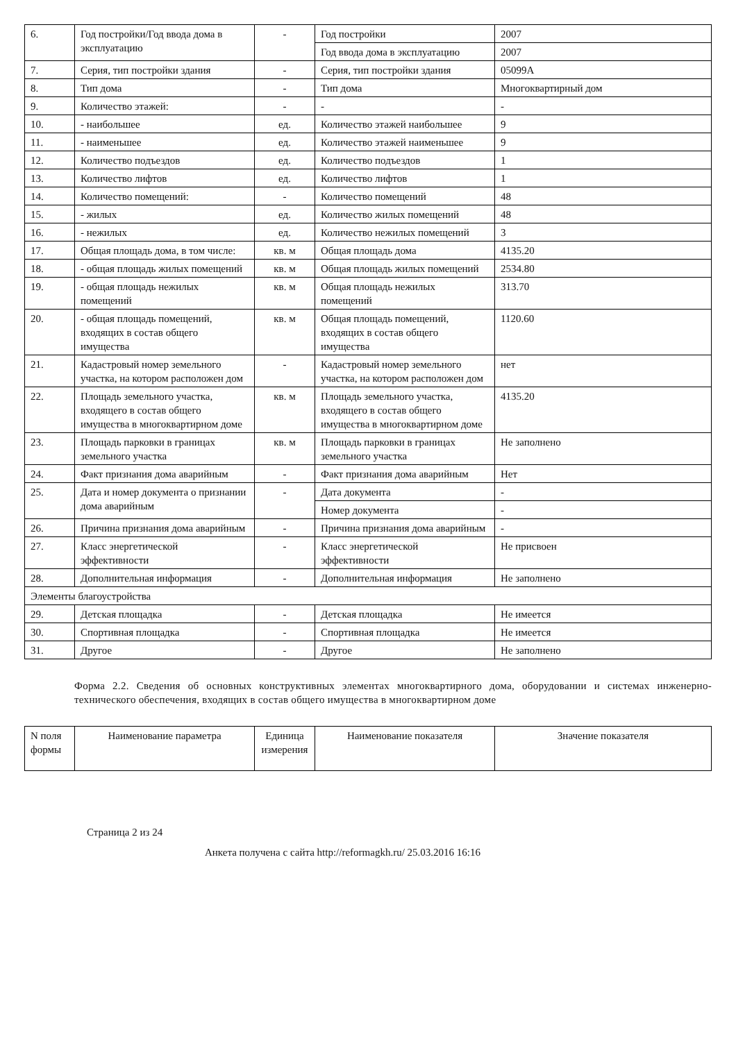| 6. | Год постройки/Год ввода дома в эксплуатацию | - | Год постройки | 2007 |
| | | | Год ввода дома в эксплуатацию | 2007 |
| 7. | Серия, тип постройки здания | - | Серия, тип постройки здания | 05099А |
| 8. | Тип дома | - | Тип дома | Многоквартирный дом |
| 9. | Количество этажей: | - | - | - |
| 10. | - наибольшее | ед. | Количество этажей наибольшее | 9 |
| 11. | - наименьшее | ед. | Количество этажей наименьшее | 9 |
| 12. | Количество подъездов | ед. | Количество подъездов | 1 |
| 13. | Количество лифтов | ед. | Количество лифтов | 1 |
| 14. | Количество помещений: | - | Количество помещений | 48 |
| 15. | - жилых | ед. | Количество жилых помещений | 48 |
| 16. | - нежилых | ед. | Количество нежилых помещений | 3 |
| 17. | Общая площадь дома, в том числе: | кв. м | Общая площадь дома | 4135.20 |
| 18. | - общая площадь жилых помещений | кв. м | Общая площадь жилых помещений | 2534.80 |
| 19. | - общая площадь нежилых помещений | кв. м | Общая площадь нежилых помещений | 313.70 |
| 20. | - общая площадь помещений, входящих в состав общего имущества | кв. м | Общая площадь помещений, входящих в состав общего имущества | 1120.60 |
| 21. | Кадастровый номер земельного участка, на котором расположен дом | - | Кадастровый номер земельного участка, на котором расположен дом | нет |
| 22. | Площадь земельного участка, входящего в состав общего имущества в многоквартирном доме | кв. м | Площадь земельного участка, входящего в состав общего имущества в многоквартирном доме | 4135.20 |
| 23. | Площадь парковки в границах земельного участка | кв. м | Площадь парковки в границах земельного участка | Не заполнено |
| 24. | Факт признания дома аварийным | - | Факт признания дома аварийным | Нет |
| 25. | Дата и номер документа о признании дома аварийным | - | Дата документа | - |
| | | | Номер документа | - |
| 26. | Причина признания дома аварийным | - | Причина признания дома аварийным | - |
| 27. | Класс энергетической эффективности | - | Класс энергетической эффективности | Не присвоен |
| 28. | Дополнительная информация | - | Дополнительная информация | Не заполнено |
| Элементы благоустройства | | | | |
| 29. | Детская площадка | - | Детская площадка | Не имеется |
| 30. | Спортивная площадка | - | Спортивная площадка | Не имеется |
| 31. | Другое | - | Другое | Не заполнено |
Форма 2.2. Сведения об основных конструктивных элементах многоквартирного дома, оборудовании и системах инженерно-технического обеспечения, входящих в состав общего имущества в многоквартирном доме
| N поля формы | Наименование параметра | Единица измерения | Наименование показателя | Значение показателя |
| --- | --- | --- | --- | --- |
Страница 2 из 24
Анкета получена с сайта http://reformagkh.ru/ 25.03.2016 16:16